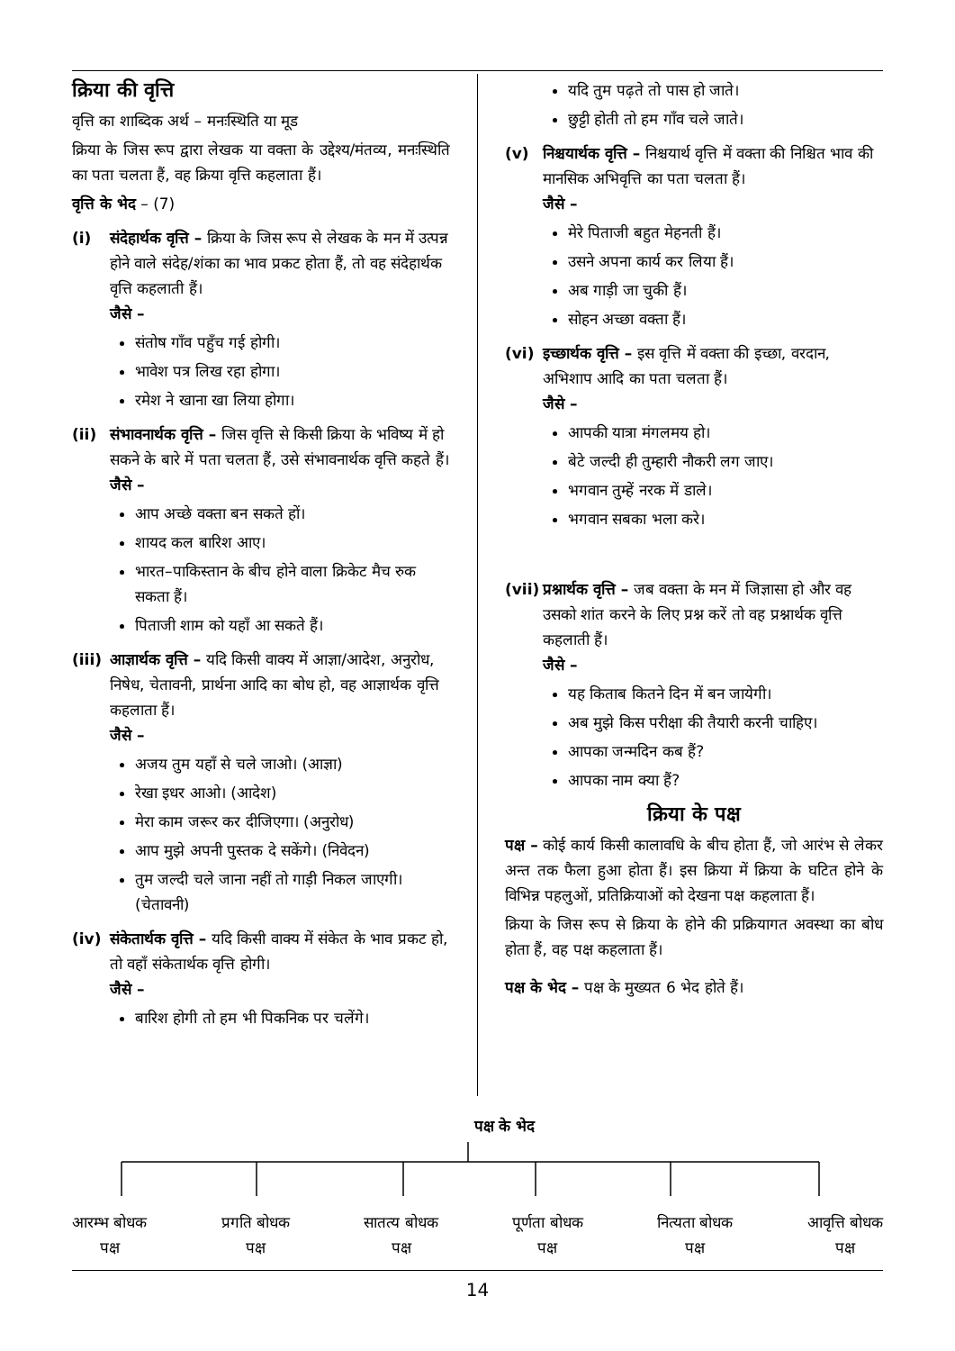क्रिया की वृत्ति
वृत्ति का शाब्दिक अर्थ – मनःस्थिति या मूड
क्रिया के जिस रूप द्वारा लेखक या वक्ता के उद्देश्य/मंतव्य, मनःस्थिति का पता चलता हैं, वह क्रिया वृत्ति कहलाता हैं।
वृत्ति के भेद – (7)
(i) संदेहार्थक वृत्ति – क्रिया के जिस रूप से लेखक के मन में उत्पन्न होने वाले संदेह/शंका का भाव प्रकट होता हैं, तो वह संदेहार्थक वृत्ति कहलाती हैं।
जैसे –
संतोष गाँव पहुँच गई होगी।
भावेश पत्र लिख रहा होगा।
रमेश ने खाना खा लिया होगा।
(ii) संभावनार्थक वृत्ति – जिस वृत्ति से किसी क्रिया के भविष्य में हो सकने के बारे में पता चलता हैं, उसे संभावनार्थक वृत्ति कहते हैं।
जैसे –
आप अच्छे वक्ता बन सकते हों।
शायद कल बारिश आए।
भारत–पाकिस्तान के बीच होने वाला क्रिकेट मैच रुक सकता हैं।
पिताजी शाम को यहाँ आ सकते हैं।
(iii) आज्ञार्थक वृत्ति – यदि किसी वाक्य में आज्ञा/आदेश, अनुरोध, निषेध, चेतावनी, प्रार्थना आदि का बोध हो, वह आज्ञार्थक वृत्ति कहलाता हैं।
जैसे –
अजय तुम यहाँ से चले जाओ। (आज्ञा)
रेखा इधर आओ। (आदेश)
मेरा काम जरूर कर दीजिएगा। (अनुरोध)
आप मुझे अपनी पुस्तक दे सकेंगे। (निवेदन)
तुम जल्दी चले जाना नहीं तो गाड़ी निकल जाएगी। (चेतावनी)
(iv) संकेतार्थक वृत्ति – यदि किसी वाक्य में संकेत के भाव प्रकट हो, तो वहाँ संकेतार्थक वृत्ति होगी।
जैसे –
बारिश होगी तो हम भी पिकनिक पर चलेंगे।
यदि तुम पढ़ते तो पास हो जाते।
छुट्टी होती तो हम गाँव चले जाते।
(v) निश्चयार्थक वृत्ति – निश्चयार्थ वृत्ति में वक्ता की निश्चित भाव की मानसिक अभिवृत्ति का पता चलता हैं।
जैसे –
मेरे पिताजी बहुत मेहनती हैं।
उसने अपना कार्य कर लिया हैं।
अब गाड़ी जा चुकी हैं।
सोहन अच्छा वक्ता हैं।
(vi) इच्छार्थक वृत्ति – इस वृत्ति में वक्ता की इच्छा, वरदान, अभिशाप आदि का पता चलता हैं।
जैसे –
आपकी यात्रा मंगलमय हो।
बेटे जल्दी ही तुम्हारी नौकरी लग जाए।
भगवान तुम्हें नरक में डाले।
भगवान सबका भला करे।
(vii) प्रश्नार्थक वृत्ति – जब वक्ता के मन में जिज्ञासा हो और वह उसको शांत करने के लिए प्रश्न करें तो वह प्रश्नार्थक वृत्ति कहलाती हैं।
जैसे –
यह किताब कितने दिन में बन जायेगी।
अब मुझे किस परीक्षा की तैयारी करनी चाहिए।
आपका जन्मदिन कब हैं?
आपका नाम क्या हैं?
क्रिया के पक्ष
पक्ष – कोई कार्य किसी कालावधि के बीच होता हैं, जो आरंभ से लेकर अन्त तक फैला हुआ होता हैं। इस क्रिया में क्रिया के घटित होने के विभिन्न पहलुओं, प्रतिक्रियाओं को देखना पक्ष कहलाता हैं।
क्रिया के जिस रूप से क्रिया के होने की प्रक्रियागत अवस्था का बोध होता हैं, वह पक्ष कहलाता हैं।
पक्ष के भेद – पक्ष के मुख्यत 6 भेद होते हैं।
पक्ष के भेद
आरम्भ बोधक
पक्ष प्रगति बोधक
पक्ष सातत्य बोधक
पक्ष पूर्णता बोधक
पक्ष नित्यता बोधक
पक्ष आवृत्ति बोधक
पक्ष
14